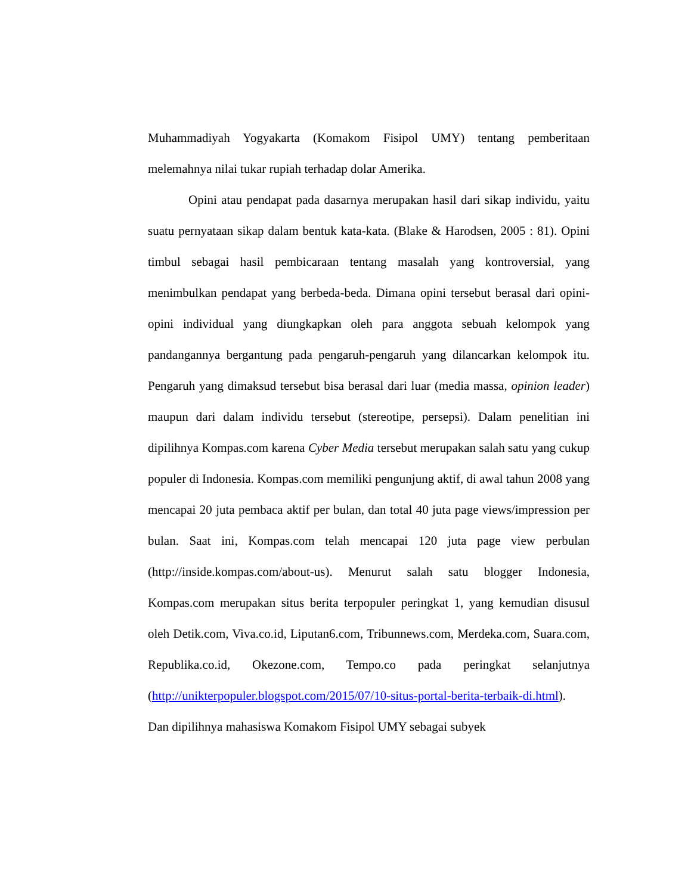Muhammadiyah Yogyakarta (Komakom Fisipol UMY) tentang pemberitaan melemahnya nilai tukar rupiah terhadap dolar Amerika.
Opini atau pendapat pada dasarnya merupakan hasil dari sikap individu, yaitu suatu pernyataan sikap dalam bentuk kata-kata. (Blake & Harodsen, 2005 : 81). Opini timbul sebagai hasil pembicaraan tentang masalah yang kontroversial, yang menimbulkan pendapat yang berbeda-beda. Dimana opini tersebut berasal dari opini-opini individual yang diungkapkan oleh para anggota sebuah kelompok yang pandangannya bergantung pada pengaruh-pengaruh yang dilancarkan kelompok itu. Pengaruh yang dimaksud tersebut bisa berasal dari luar (media massa, opinion leader) maupun dari dalam individu tersebut (stereotipe, persepsi). Dalam penelitian ini dipilihnya Kompas.com karena Cyber Media tersebut merupakan salah satu yang cukup populer di Indonesia. Kompas.com memiliki pengunjung aktif, di awal tahun 2008 yang mencapai 20 juta pembaca aktif per bulan, dan total 40 juta page views/impression per bulan. Saat ini, Kompas.com telah mencapai 120 juta page view perbulan (http://inside.kompas.com/about-us). Menurut salah satu blogger Indonesia, Kompas.com merupakan situs berita terpopuler peringkat 1, yang kemudian disusul oleh Detik.com, Viva.co.id, Liputan6.com, Tribunnews.com, Merdeka.com, Suara.com, Republika.co.id, Okezone.com, Tempo.co pada peringkat selanjutnya (http://unikterpopuler.blogspot.com/2015/07/10-situs-portal-berita-terbaik-di.html). Dan dipilihnya mahasiswa Komakom Fisipol UMY sebagai subyek